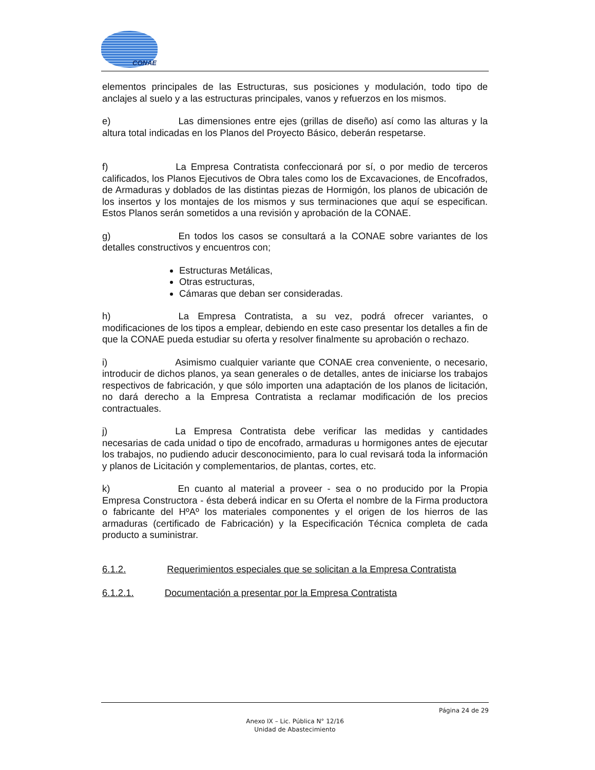CONAE
elementos principales de las Estructuras, sus posiciones y modulación, todo tipo de anclajes al suelo y a las estructuras principales, vanos y refuerzos en los mismos.
e) Las dimensiones entre ejes (grillas de diseño) así como las alturas y la altura total indicadas en los Planos del Proyecto Básico, deberán respetarse.
f) La Empresa Contratista confeccionará por sí, o por medio de terceros calificados, los Planos Ejecutivos de Obra tales como los de Excavaciones, de Encofrados, de Armaduras y doblados de las distintas piezas de Hormigón, los planos de ubicación de los insertos y los montajes de los mismos y sus terminaciones que aquí se especifican. Estos Planos serán sometidos a una revisión y aprobación de la CONAE.
g) En todos los casos se consultará a la CONAE sobre variantes de los detalles constructivos y encuentros con;
Estructuras Metálicas,
Otras estructuras,
Cámaras que deban ser consideradas.
h) La Empresa Contratista, a su vez, podrá ofrecer variantes, o modificaciones de los tipos a emplear, debiendo en este caso presentar los detalles a fin de que la CONAE pueda estudiar su oferta y resolver finalmente su aprobación o rechazo.
i) Asimismo cualquier variante que CONAE crea conveniente, o necesario, introducir de dichos planos, ya sean generales o de detalles, antes de iniciarse los trabajos respectivos de fabricación, y que sólo importen una adaptación de los planos de licitación, no dará derecho a la Empresa Contratista a reclamar modificación de los precios contractuales.
j) La Empresa Contratista debe verificar las medidas y cantidades necesarias de cada unidad o tipo de encofrado, armaduras u hormigones antes de ejecutar los trabajos, no pudiendo aducir desconocimiento, para lo cual revisará toda la información y planos de Licitación y complementarios, de plantas, cortes, etc.
k) En cuanto al material a proveer - sea o no producido por la Propia Empresa Constructora - ésta deberá indicar en su Oferta el nombre de la Firma productora o fabricante del HºAº los materiales componentes y el origen de los hierros de las armaduras (certificado de Fabricación) y la Especificación Técnica completa de cada producto a suministrar.
6.1.2. Requerimientos especiales que se solicitan a la Empresa Contratista
6.1.2.1. Documentación a presentar por la Empresa Contratista
Página 24 de 29
Anexo IX – Lic. Pública N° 12/16
Unidad de Abastecimiento